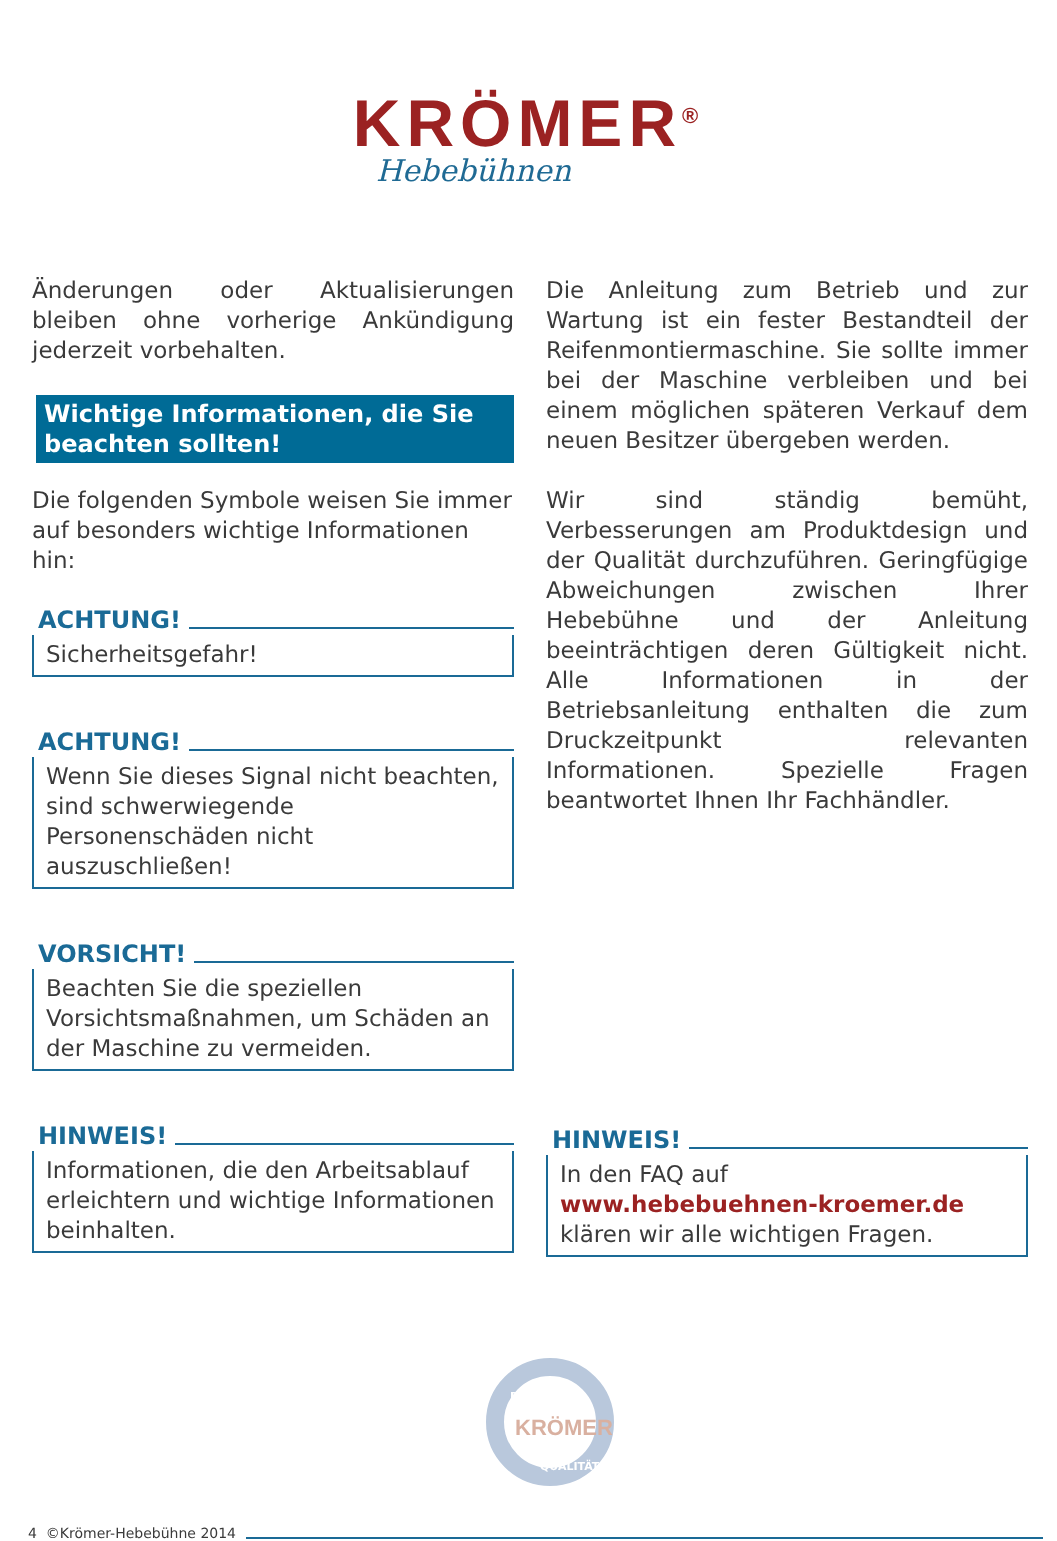KRÖMER<sup>®</sup>
Hebebühnen
Änderungen oder Aktualisierungen bleiben ohne vorherige Ankündigung jederzeit vorbehalten.
Wichtige Informationen, die Sie beachten sollten!
Die folgenden Symbole weisen Sie immer auf besonders wichtige Informationen hin:
ACHTUNG!
Sicherheitsgefahr!
ACHTUNG!
Wenn Sie dieses Signal nicht beachten, sind schwerwiegende Personenschäden nicht auszuschließen!
VORSICHT!
Beachten Sie die speziellen Vorsichtsmaßnahmen, um Schäden an der Maschine zu vermeiden.
HINWEIS!
Informationen, die den Arbeitsablauf erleichtern und wichtige Informationen beinhalten.
Die Anleitung zum Betrieb und zur Wartung ist ein fester Bestandteil der Reifenmontiermaschine. Sie sollte immer bei der Maschine verbleiben und bei einem möglichen späteren Verkauf dem neuen Besitzer übergeben werden.
Wir sind ständig bemüht, Verbesserungen am Produktdesign und der Qualität durchzuführen. Geringfügige Abweichungen zwischen Ihrer Hebebühne und der Anleitung beeinträchtigen deren Gültigkeit nicht. Alle Informationen in der Betriebsanleitung enthalten die zum Druckzeitpunkt relevanten Informationen. Spezielle Fragen beantwortet Ihnen Ihr Fachhändler.
HINWEIS!
In den FAQ auf
www.hebebuehnen-kroemer.de
klären wir alle wichtigen Fragen.
KRÖMER
BEWÄHRTE
QUALITÄT
4 ©Krömer-Hebebühne 2014